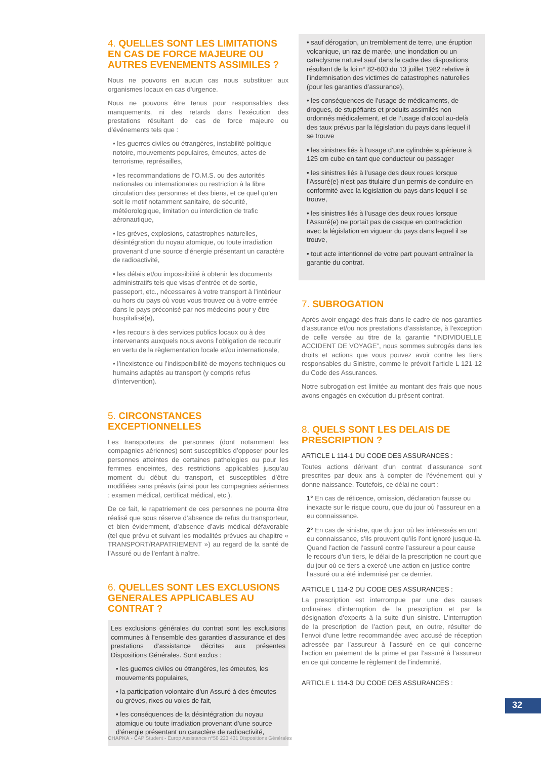4. QUELLES SONT LES LIMITATIONS EN CAS DE FORCE MAJEURE OU AUTRES EVENEMENTS ASSIMILES ?
Nous ne pouvons en aucun cas nous substituer aux organismes locaux en cas d’urgence.
Nous ne pouvons être tenus pour responsables des manquements, ni des retards dans l’exécution des prestations résultant de cas de force majeure ou d’événements tels que :
• les guerres civiles ou étrangères, instabilité politique notoire, mouvements populaires, émeutes, actes de terrorisme, représailles,
• les recommandations de l’O.M.S. ou des autorités nationales ou internationales ou restriction à la libre circulation des personnes et des biens, et ce quel qu’en soit le motif notamment sanitaire, de sécurité, météorologique, limitation ou interdiction de trafic aéronautique,
• les grèves, explosions, catastrophes naturelles, désintégration du noyau atomique, ou toute irradiation provenant d’une source d’énergie présentant un caractère de radioactivité,
• les délais et/ou impossibilité à obtenir les documents administratifs tels que visas d’entrée et de sortie, passeport, etc., nécessaires à votre transport à l’intérieur ou hors du pays où vous vous trouvez ou à votre entrée dans le pays préconisé par nos médecins pour y être hospitalisé(e),
• les recours à des services publics locaux ou à des intervenants auxquels nous avons l’obligation de recourir en vertu de la règlementation locale et/ou internationale,
• l’inexistence ou l’indisponibilité de moyens techniques ou humains adaptés au transport (y compris refus d’intervention).
5. CIRCONSTANCES EXCEPTIONNELLES
Les transporteurs de personnes (dont notamment les compagnies aériennes) sont susceptibles d’opposer pour les personnes atteintes de certaines pathologies ou pour les femmes enceintes, des restrictions applicables jusqu’au moment du début du transport, et susceptibles d’être modifiées sans préavis (ainsi pour les compagnies aériennes : examen médical, certificat médical, etc.).
De ce fait, le rapatriement de ces personnes ne pourra être réalisé que sous réserve d’absence de refus du transporteur, et bien évidemment, d’absence d’avis médical défavorable (tel que prévu et suivant les modalités prévues au chapitre « TRANSPORT/RAPATRIEMENT ») au regard de la santé de l’Assuré ou de l’enfant à naître.
6. QUELLES SONT LES EXCLUSIONS GENERALES APPLICABLES AU CONTRAT ?
Les exclusions générales du contrat sont les exclusions communes à l’ensemble des garanties d’assurance et des prestations d’assistance décrites aux présentes Dispositions Générales. Sont exclus :
• les guerres civiles ou étrangères, les émeutes, les mouvements populaires,
• la participation volontaire d’un Assuré à des émeutes ou grèves, rixes ou voies de fait,
• les conséquences de la désintégration du noyau atomique ou toute irradiation provenant d’une source d’énergie présentant un caractère de radioactivité,
• sauf dérogation, un tremblement de terre, une éruption volcanique, un raz de marée, une inondation ou un cataclysme naturel sauf dans le cadre des dispositions résultant de la loi n° 82-600 du 13 juillet 1982 relative à l’indemnisation des victimes de catastrophes naturelles (pour les garanties d’assurance),
• les conséquences de l’usage de médicaments, de drogues, de stupéfiants et produits assimilés non ordonnés médicalement, et de l’usage d’alcool au-delà des taux prévus par la législation du pays dans lequel il se trouve
• les sinistres liés à l’usage d’une cylindrée supérieure à 125 cm cube en tant que conducteur ou passager
• les sinistres liés à l’usage des deux roues lorsque l’Assuré(e) n’est pas titulaire d’un permis de conduire en conformité avec la législation du pays dans lequel il se trouve,
• les sinistres liés à l’usage des deux roues lorsque l’Assuré(e) ne portait pas de casque en contradiction avec la législation en vigueur du pays dans lequel il se trouve,
• tout acte intentionnel de votre part pouvant entraîner la garantie du contrat.
7. SUBROGATION
Après avoir engagé des frais dans le cadre de nos garanties d’assurance et/ou nos prestations d’assistance, à l’exception de celle versée au titre de la garantie “INDIVIDUELLE ACCIDENT DE VOYAGE”, nous sommes subrogés dans les droits et actions que vous pouvez avoir contre les tiers responsables du Sinistre, comme le prévoit l’article L 121-12 du Code des Assurances.
Notre subrogation est limitée au montant des frais que nous avons engagés en exécution du présent contrat.
8. QUELS SONT LES DELAIS DE PRESCRIPTION ?
ARTICLE L 114-1 DU CODE DES ASSURANCES :
Toutes actions dérivant d’un contrat d’assurance sont prescrites par deux ans à compter de l’événement qui y donne naissance. Toutefois, ce délai ne court :
1° En cas de réticence, omission, déclaration fausse ou inexacte sur le risque couru, que du jour où l’assureur en a eu connaissance.
2° En cas de sinistre, que du jour où les intéressés en ont eu connaissance, s’ils prouvent qu’ils l’ont ignoré jusque-là. Quand l’action de l’assuré contre l’assureur a pour cause le recours d’un tiers, le délai de la prescription ne court que du jour où ce tiers a exercé une action en justice contre l’assuré ou a été indemnisé par ce dernier.
ARTICLE L 114-2 DU CODE DES ASSURANCES :
La prescription est interrompue par une des causes ordinaires d’interruption de la prescription et par la désignation d’experts à la suite d’un sinistre. L’interruption de la prescription de l’action peut, en outre, résulter de l’envoi d’une lettre recommandée avec accusé de réception adressée par l’assureur à l’assuré en ce qui concerne l’action en paiement de la prime et par l’assuré à l’assureur en ce qui concerne le règlement de l’indemnité.
ARTICLE L 114-3 DU CODE DES ASSURANCES :
32
CHAPKA - CAP Student - Europ Assistance n°58 223 431 Dispositions Générales